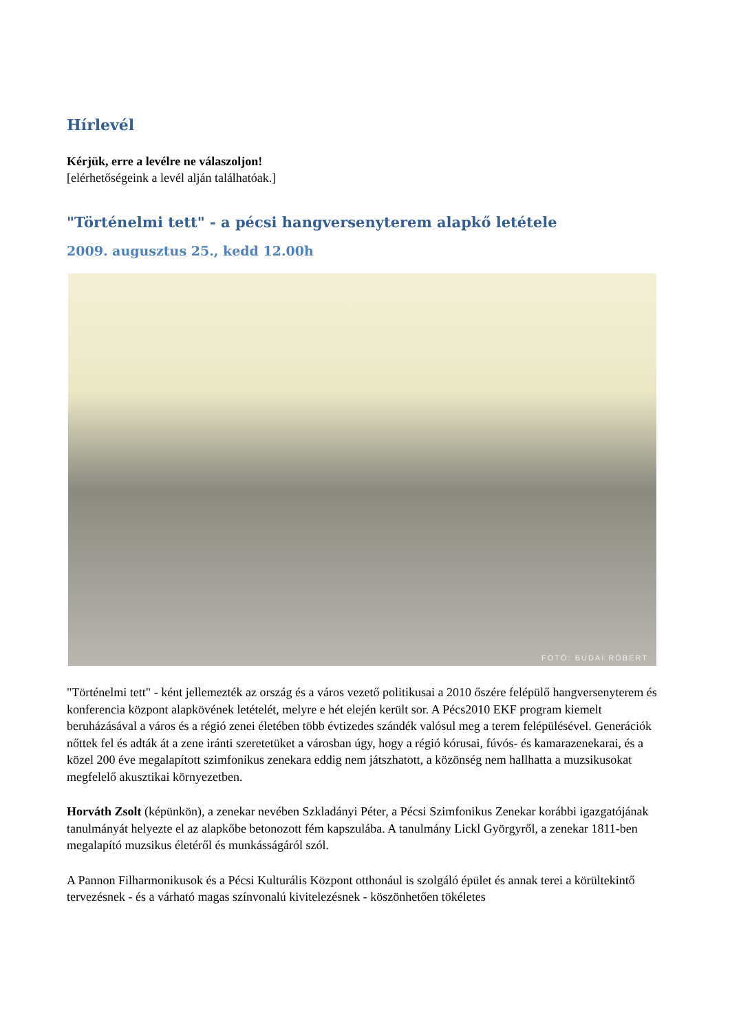Hírlevél
Kérjük, erre a levélre ne válaszoljon!
[elérhetőségeink a levél alján találhatóak.]
"Történelmi tett" - a pécsi hangversenyterem alapkő letétele
2009. augusztus 25., kedd 12.00h
FOTÓ: BUDAI RÓBERT
"Történelmi tett" - ként jellemezték az ország és a város vezető politikusai a 2010 őszére felépülő hangversenyterem és konferencia központ alapkövének letételét, melyre e hét elején került sor. A Pécs2010 EKF program kiemelt beruházásával a város és a régió zenei életében több évtizedes szándék valósul meg a terem felépülésével. Generációk nőttek fel és adták át a zene iránti szeretetüket a városban úgy, hogy a régió kórusai, fúvós- és kamarazenekarai, és a közel 200 éve megalapított szimfonikus zenekara eddig nem játszhatott, a közönség nem hallhatta a muzsikusokat megfelelő akusztikai környezetben.
Horváth Zsolt (képünkön), a zenekar nevében Szkladányi Péter, a Pécsi Szimfonikus Zenekar korábbi igazgatójának tanulmányát helyezte el az alapkőbe betonozott fém kapszulába. A tanulmány Lickl Györgyről, a zenekar 1811-ben megalapító muzsikus életéről és munkásságáról szól.
A Pannon Filharmonikusok és a Pécsi Kulturális Központ otthonául is szolgáló épület és annak terei a körültekintő tervezésnek - és a várható magas színvonalú kivitelezésnek - köszönhetően tökéletes